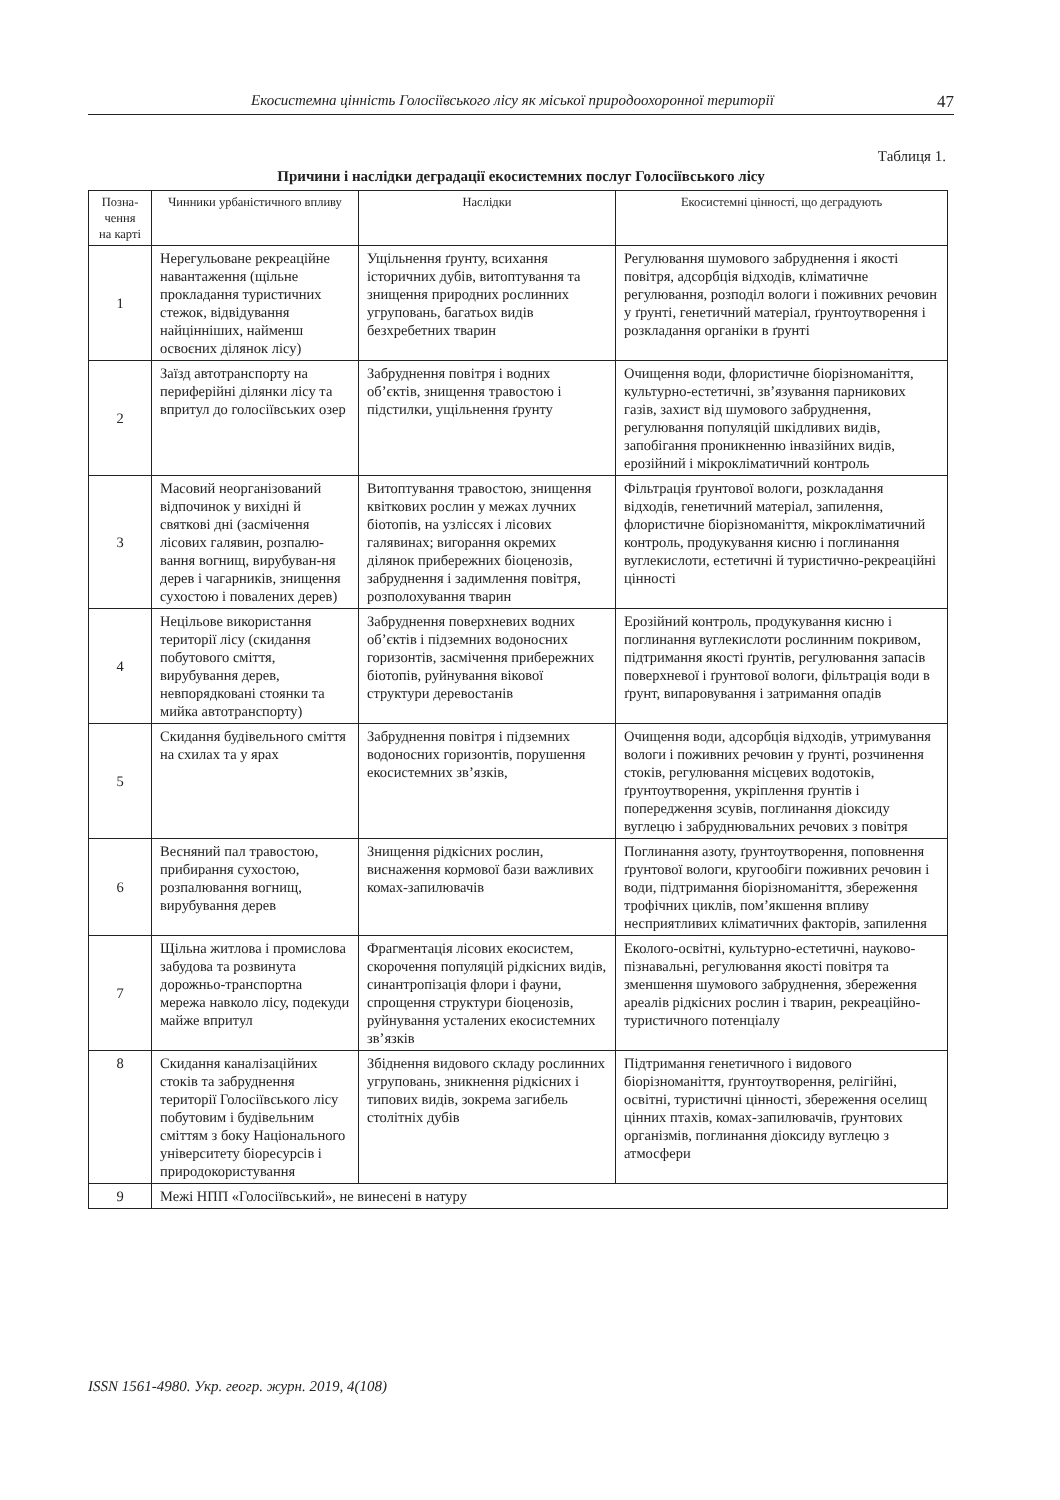Екосистемна цінність Голосіївського лісу як міської природоохоронної території 47
Таблиця 1.
Причини і наслідки деградації екосистемних послуг Голосіївського лісу
| Позна-чення на карті | Чинники урбаністичного впливу | Наслідки | Екосистемні цінності, що деградують |
| --- | --- | --- | --- |
| 1 | Нерегульоване рекреаційне навантаження (щільне прокладання туристичних стежок, відвідування найцінніших, найменш освоєних ділянок лісу) | Ущільнення ґрунту, всихання історичних дубів, витоптування та знищення природних рослинних угруповань, багатьох видів безхребетних тварин | Регулювання шумового забруднення і якості повітря, адсорбція відходів, кліматичне регулювання, розподіл вологи і поживних речовин у ґрунті, генетичний матеріал, ґрунтоутворення і розкладання органіки в ґрунті |
| 2 | Заїзд автотранспорту на периферійні ділянки лісу та впритул до голосіївських озер | Забруднення повітря і водних об’єктів, знищення травостою і підстилки, ущільнення ґрунту | Очищення води, флористичне біорізноманіття, культурно-естетичні, зв’язування парникових газів, захист від шумового забруднення, регулювання популяцій шкідливих видів, запобігання проникненню інвазійних видів, ерозійний і мікрокліматичний контроль |
| 3 | Масовий неорганізований відпочинок у вихідні й святкові дні (засмічення лісових галявин, розпалю-вання вогнищ, вирубуван-ня дерев і чагарників, знищення сухостою і повалених дерев) | Витоптування травостою, знищення квіткових рослин у межах лучних біотопів, на узліссях і лісових галявинах; вигорання окремих ділянок прибережних біоценозів, забруднення і задимлення повітря, розполохування тварин | Фільтрація ґрунтової вологи, розкладання відходів, генетичний матеріал, запилення, флористичне біорізноманіття, мікрокліматичний контроль, продукування кисню і поглинання вуглекислоти, естетичні й туристично-рекреаційні цінності |
| 4 | Нецільове використання території лісу (скидання побутового сміття, вирубування дерев, невпорядковані стоянки та мийка автотранспорту) | Забруднення поверхневих водних об’єктів і підземних водоносних горизонтів, засмічення прибережних біотопів, руйнування вікової структури деревостанів | Ерозійний контроль, продукування кисню і поглинання вуглекислоти рослинним покривом, підтримання якості ґрунтів, регулювання запасів поверхневої і ґрунтової вологи, фільтрація води в ґрунт, випаровування і затримання опадів |
| 5 | Скидання будівельного сміття на схилах та у ярах | Забруднення повітря і підземних водоносних горизонтів, порушення екосистемних зв’язків, | Очищення води, адсорбція відходів, утримування вологи і поживних речовин у ґрунті, розчинення стоків, регулювання місцевих водотоків, ґрунтоутворення, укріплення ґрунтів і попередження зсувів, поглинання діоксиду вуглецю і забруднювальних речових з повітря |
| 6 | Весняний пал травостою, прибирання сухостою, розпалювання вогнищ, вирубування дерев | Знищення рідкісних рослин, виснаження кормової бази важливих комах-запилювачів | Поглинання азоту, ґрунтоутворення, поповнення ґрунтової вологи, кругообіги поживних речовин і води, підтримання біорізноманіття, збереження трофічних циклів, пом’якшення впливу несприятливих кліматичних факторів, запилення |
| 7 | Щільна житлова і промислова забудова та розвинута дорожньо-транспортна мережа навколо лісу, подекуди майже впритул | Фрагментація лісових екосистем, скорочення популяцій рідкісних видів, синантропізація флори і фауни, спрощення структури біоценозів, руйнування усталених екосистемних зв’язків | Еколого-освітні, культурно-естетичні, науково-пізнавальні, регулювання якості повітря та зменшення шумового забруднення, збереження ареалів рідкісних рослин і тварин, рекреаційно-туристичного потенціалу |
| 8 | Скидання каналізаційних стоків та забруднення території Голосіївського лісу побутовим і будівельним сміттям з боку Національного університету біоресурсів і природокористування | Збіднення видового складу рослинних угруповань, зникнення рідкісних і типових видів, зокрема загибель столітніх дубів | Підтримання генетичного і видового біорізноманіття, ґрунтоутворення, релігійні, освітні, туристичні цінності, збереження оселищ цінних птахів, комах-запилювачів, ґрунтових організмів, поглинання діоксиду вуглецю з атмосфери |
| 9 | Межі НПП «Голосіївський», не винесені в натуру | | |
ISSN 1561-4980. Укр. геогр. журн. 2019, 4(108)